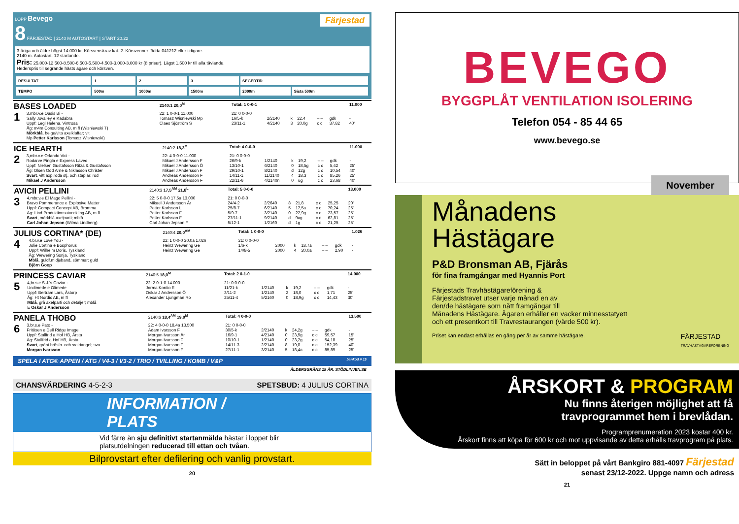LOPP Bevego Färjestad
8 FÄRJESTAD | 2140 M AUTOSTART | START 20.22
3-åriga och äldre högst 14.000 kr. Körsvenskrav kat. 2. Körsvenner födda 041212 eller tidigare.
2140 m. Autostart. 12 startande.
Pris: 25.000-12.500-8.500-6.500-5.500-4.500-3.000-3.000 kr (8 priser). Lägst 1.500 kr till alla tävlande.
Hederspris till segrande hästs ägare och körsven.
| RESULTAT | 1 | 2 | 3 | SEGERTID | |
| TEMPO | 500m | 1000m | 1500m | 2000m | Sista 500m |
| BASES LOADED | | 2140:1 20,0<sup>M</sup> | Total: 1 0-0-1 | | | | | | 11.000 |
| 1 | 3,mbr.v.e Oasis Bi - Sally Jovalley e Kadabra Uppf: Legl Helena, Vintrosa Äg: m4m Consulting AB, m fl (Wisniewski T) Mörkblå , beige/vita axelklaffar; vit Mp Petter Karlsson (Tomasz Wisniewski) | 22: 1 0-0-1 11.000 Tomasz Wisniewski Mp Claes Sjöström S | 21: 0 0-0-0 16/5-k 23/11-1 | 2/2140 4/2140 | k 3 | 22,4 20,0g | – – c c | gdk 37,82 | - 40' |
| ICE HEARTH | | 2140:2 18,3<sup>M</sup> | Total: 4 0-0-0 | | | | | | 11.000 |
| 2 | 3,mbr.v.e Orlando Vici - Rodarve Pingla e Express Lavec Uppf: Nielsen Gustafsson Ritza & Gustafsson Äg: Olsen Odd Arne & Niklasson Christer Svart , vitt axp,röda stj. och staplar; röd Mikael J Andersson | 22: 4 0-0-0 11.000 Mikael J Andersson F Mikael J Andersson Ö Mikael J Andersson F Andreas Andersson F Andreas Andersson F | 21: 0 0-0-0 26/9-k 13/10-1 29/10-1 14/11-1 22/11-6 | 1/2140 6/2140 8/2140 11/2140 4/2140n | k 0 d 4 0 | 19,2 18,5g 12g 18,3 ug | – – c c c c c c c c | gdk 5,42 10,54 85,26 23,68 | - 25' 40' 25' 40' |
| AVICII PELLINI | | 2140:3 17,5<sup>AM</sup> 21,8<sup>L</sup> | Total: 5 0-0-0 | | | | | | 13.000 |
| 3 | 4,mbr.v.e El Mago Pellini - Bravo Pommerance e Explosive Matter Uppf: Compact Concept AB, Bromma Äg: Lind Produktionsutveckling AB, m fl Svart , mörkblå axelparti; mblå Carl Johan Jepson (Wilma Lindberg) | 22: 5 0-0-0 17,5a 13.000 Mikael J Andersson År Petter Karlsson L Petter Karlsson F Petter Karlsson F Carl Johan Jepson F | 21: 0 0-0-0 24/4-2 25/8-7 5/9-7 27/11-1 5/12-1 | 2/2640 6/2140 3/2140 9/2140 1/2160 | 8 5 0 d d | 21,8 17,5a 22,9g 9ag 1g | c c c c c c c c c c | 25,25 70,24 23,57 62,81 21,25 | 20' 25' 25' 25' 25' |
| JULIUS CORTINA* (DE) | | 2140:4 20,0<sup>AM</sup> | Total: 1 0-0-0 | | | | | | 1.026 |
| 4 | 4,br.v.e Love You - Jolie Cortina e Bosphorus Uppf: Wilhelm Doris, Tyskland Äg: Wewering Sonja, Tyskland Mblå , guldf.midjeband, sömmar; guld Björn Goop | 22: 1 0-0-0 20,0a 1.026 Heinz Wewering Ge Heinz Wewering Ge | 21: 0 0-0-0 1/6-k 14/8-5 | 2000 2000 | k 4 | 18,7a 20,0a | – – – – | gdk 2,90 | - - |
| PRINCESS CAVIAR | | 2140:5 18,0<sup>M</sup> | Total: 2 0-1-0 | | | | | | 14.000 |
| 5 | 4,br.s.e S.J.'s Caviar - Undimede e Olimede Uppf: Bertram Lars, Åstorp Äg: Ht Nordic AB, m fl Mblå , grå axelparti och detaljer; mblå E Oskar J Andersson | 22: 2 0-1-0 14.000 Jorma Kontio E Oskar J Andersson Ö Alexander Ljungman Ro | 21: 0 0-0-0 11/21-k 3/11-2 25/11-4 | 1/2140 1/2140 5/2160 | k 2 0 | 19,2 18,0 18,9g | – – c c c c | gdk 1,71 14,43 | - 25' 30' |
| PANELA THOBO | | 2140:6 18,4<sup>AM</sup> 19,0<sup>M</sup> | Total: 4 0-0-0 | | | | | | 13.500 |
| 6 | 3,br.s.e Pato - Fritösen e Dell Ridge Image Uppf: Stallfrid a Hof HB, Årsta Äg: Stallfrid a Hof HB, Årsta Svart , grönt bröstb. och sv triangel; sva Morgan Ivarsson | 22: 4 0-0-0 18,4a 13.500 Adam Ivarsson F Morgan Ivarsson År Morgan Ivarsson F Morgan Ivarsson F Morgan Ivarsson F | 21: 0 0-0-0 30/5-k 16/9-1 10/10-1 14/11-3 27/11-1 | 2/2140 4/2140 1/2140 2/2140 3/2140 | k 0 0 8 5 | 24,2g 23,9g 23,2g 19,0 18,4a | – – c c c c c c c c | gdk 59,57 54,18 152,39 85,89 | - 15' 25' 40' 25' |
SPELA I ATG® APPEN / ATG / V4-3 / V3-2 / TRIO / TVILLING / KOMB / V&P bankod // 15
ÅLDERSGRÄNS 18 ÅR. STÖDLINJEN.SE
CHANSVÄRDERING 4-5-2-3 SPETSBUD: 4 JULIUS CORTINA
INFORMATION / PLATS
Vid färre än sju definitivt startanmälda hästar i loppet blir
platsutdelningen reducerad till ettan och tvåan.
Bilprovstart efter defilering och vanlig provstart.
20
BEVEGO
BYGGPLÅT VENTILATION ISOLERING
Telefon 054 - 85 44 65
www.bevego.se
Månadens
Hästägare November
P&D Bronsman AB, Fjärås
för fina framgångar med Hyannis Port
Färjestads Travhästägareförening &
Färjestadstravet utser varje månad en av
den/de hästägare som nått framgångar till
Månadens Hästägare. Ägaren erhåller en vacker minnesstatyett
och ett presentkort till Travrestaurangen (värde 500 kr).
Priset kan endast erhållas en gång per år av samme hästägare. FÄRJESTAD
TRAVHÄSTÄGAREFÖRENING
ÅRSKORT & PROGRAM
Nu finns återigen möjlighet att få
travprogrammet hem i brevlådan.
Programprenumeration 2023 kostar 400 kr.
Årskort finns att köpa för 600 kr och mot uppvisande av detta erhålls travprogram på plats.
Sätt in beloppet på vårt Bankgiro 881-4097 Färjestad
senast 23/12-2022. Uppge namn och adress
21